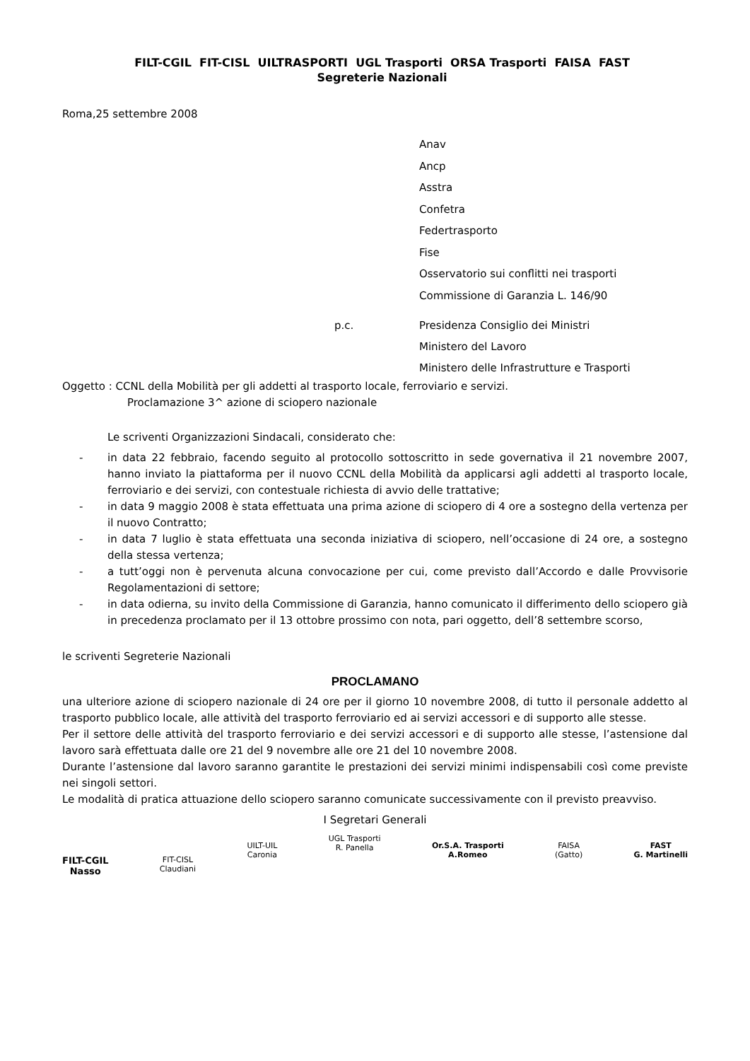FILT-CGIL FIT-CISL UILTRASPORTI UGL Trasporti ORSA Trasporti FAISA FAST
Segreterie Nazionali
Roma,25 settembre 2008
Anav
Ancp
Asstra
Confetra
Federtrasporto
Fise
Osservatorio sui conflitti nei trasporti
Commissione di Garanzia L. 146/90
p.c. Presidenza Consiglio dei Ministri
Ministero del Lavoro
Ministero delle Infrastrutture e Trasporti
Oggetto : CCNL della Mobilità per gli addetti al trasporto locale, ferroviario e servizi.
Proclamazione 3^ azione di sciopero nazionale
Le scriventi Organizzazioni Sindacali, considerato che:
- in data 22 febbraio, facendo seguito al protocollo sottoscritto in sede governativa il 21 novembre 2007, hanno inviato la piattaforma per il nuovo CCNL della Mobilità da applicarsi agli addetti al trasporto locale, ferroviario e dei servizi, con contestuale richiesta di avvio delle trattative;
- in data 9 maggio 2008 è stata effettuata una prima azione di sciopero di 4 ore a sostegno della vertenza per il nuovo Contratto;
- in data 7 luglio è stata effettuata una seconda iniziativa di sciopero, nell’occasione di 24 ore, a sostegno della stessa vertenza;
- a tutt’oggi non è pervenuta alcuna convocazione per cui, come previsto dall’Accordo e dalle Provvisorie Regolamentazioni di settore;
- in data odierna, su invito della Commissione di Garanzia, hanno comunicato il differimento dello sciopero già in precedenza proclamato per il 13 ottobre prossimo con nota, pari oggetto, dell’8 settembre scorso,
le scriventi Segreterie Nazionali
PROCLAMANO
una ulteriore azione di sciopero nazionale di 24 ore per il giorno 10 novembre 2008, di tutto il personale addetto al trasporto pubblico locale, alle attività del trasporto ferroviario ed ai servizi accessori e di supporto alle stesse.
Per il settore delle attività del trasporto ferroviario e dei servizi accessori e di supporto alle stesse, l’astensione dal lavoro sarà effettuata dalle ore 21 del 9 novembre alle ore 21 del 10 novembre 2008.
Durante l’astensione dal lavoro saranno garantite le prestazioni dei servizi minimi indispensabili così come previste nei singoli settori.
Le modalità di pratica attuazione dello sciopero saranno comunicate successivamente con il previsto preavviso.
I Segretari Generali
FILT-CGIL
Nasso
FIT-CISL
Claudiani
UILT-UIL
Caronia
UGL Trasporti
R. Panella
Or.S.A. Trasporti
A.Romeo
FAISA
(Gatto)
FAST
G. Martinelli